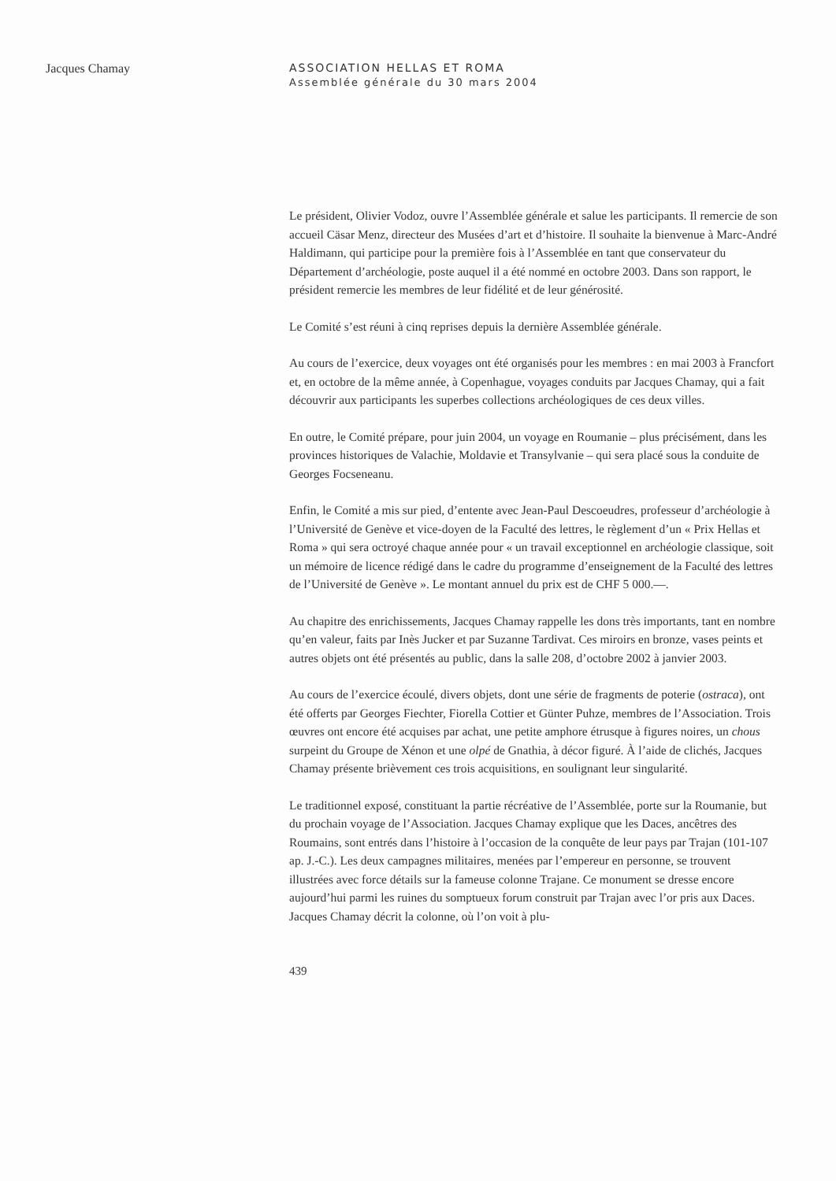Jacques Chamay ASSOCIATION HELLAS ET ROMA
Assemblée générale du 30 mars 2004
Le président, Olivier Vodoz, ouvre l’Assemblée générale et salue les participants. Il remercie de son accueil Cäsar Menz, directeur des Musées d’art et d’histoire. Il souhaite la bienvenue à Marc-André Haldimann, qui participe pour la première fois à l’Assemblée en tant que conservateur du Département d’archéologie, poste auquel il a été nommé en octobre 2003. Dans son rapport, le président remercie les membres de leur fidélité et de leur générosité.
Le Comité s’est réuni à cinq reprises depuis la dernière Assemblée générale.
Au cours de l’exercice, deux voyages ont été organisés pour les membres : en mai 2003 à Francfort et, en octobre de la même année, à Copenhague, voyages conduits par Jacques Chamay, qui a fait découvrir aux participants les superbes collections archéologiques de ces deux villes.
En outre, le Comité prépare, pour juin 2004, un voyage en Roumanie – plus précisément, dans les provinces historiques de Valachie, Moldavie et Transylvanie – qui sera placé sous la conduite de Georges Focseneanu.
Enfin, le Comité a mis sur pied, d’entente avec Jean-Paul Descoeudres, professeur d’archéologie à l’Université de Genève et vice-doyen de la Faculté des lettres, le règlement d’un « Prix Hellas et Roma » qui sera octroyé chaque année pour « un travail exceptionnel en archéologie classique, soit un mémoire de licence rédigé dans le cadre du programme d’enseignement de la Faculté des lettres de l’Université de Genève ». Le montant annuel du prix est de CHF 5 000.—.
Au chapitre des enrichissements, Jacques Chamay rappelle les dons très importants, tant en nombre qu’en valeur, faits par Inès Jucker et par Suzanne Tardivat. Ces miroirs en bronze, vases peints et autres objets ont été présentés au public, dans la salle 208, d’octobre 2002 à janvier 2003.
Au cours de l’exercice écoulé, divers objets, dont une série de fragments de poterie (ostraca), ont été offerts par Georges Fiechter, Fiorella Cottier et Günter Puhze, membres de l’Association. Trois œuvres ont encore été acquises par achat, une petite amphore étrusque à figures noires, un chous surpeint du Groupe de Xénon et une olpé de Gnathia, à décor figuré. À l’aide de clichés, Jacques Chamay présente brièvement ces trois acquisitions, en soulignant leur singularité.
Le traditionnel exposé, constituant la partie récréative de l’Assemblée, porte sur la Roumanie, but du prochain voyage de l’Association. Jacques Chamay explique que les Daces, ancêtres des Roumains, sont entrés dans l’histoire à l’occasion de la conquête de leur pays par Trajan (101-107 ap. J.-C.). Les deux campagnes militaires, menées par l’empereur en personne, se trouvent illustrées avec force détails sur la fameuse colonne Trajane. Ce monument se dresse encore aujourd’hui parmi les ruines du somptueux forum construit par Trajan avec l’or pris aux Daces. Jacques Chamay décrit la colonne, où l’on voit à plu-
439